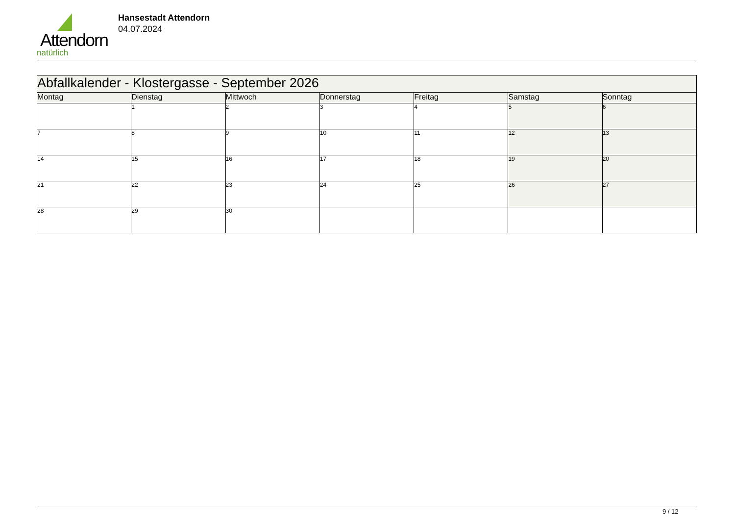Attendorn
natürlich
Hansestadt Attendorn
04.07.2024
| Abfallkalender - Klostergasse - September 2026 | | | | | | |
| Montag | Dienstag | Mittwoch | Donnerstag | Freitag | Samstag | Sonntag |
| | 1 | 2 | 3 | 4 | 5 | 6 |
| 7 | 8 | 9 | 10 | 11 | 12 | 13 |
| 14 | 15 | 16 | 17 | 18 | 19 | 20 |
| 21 | 22 | 23 | 24 | 25 | 26 | 27 |
| 28 | 29 | 30 | | | | |
9 / 12